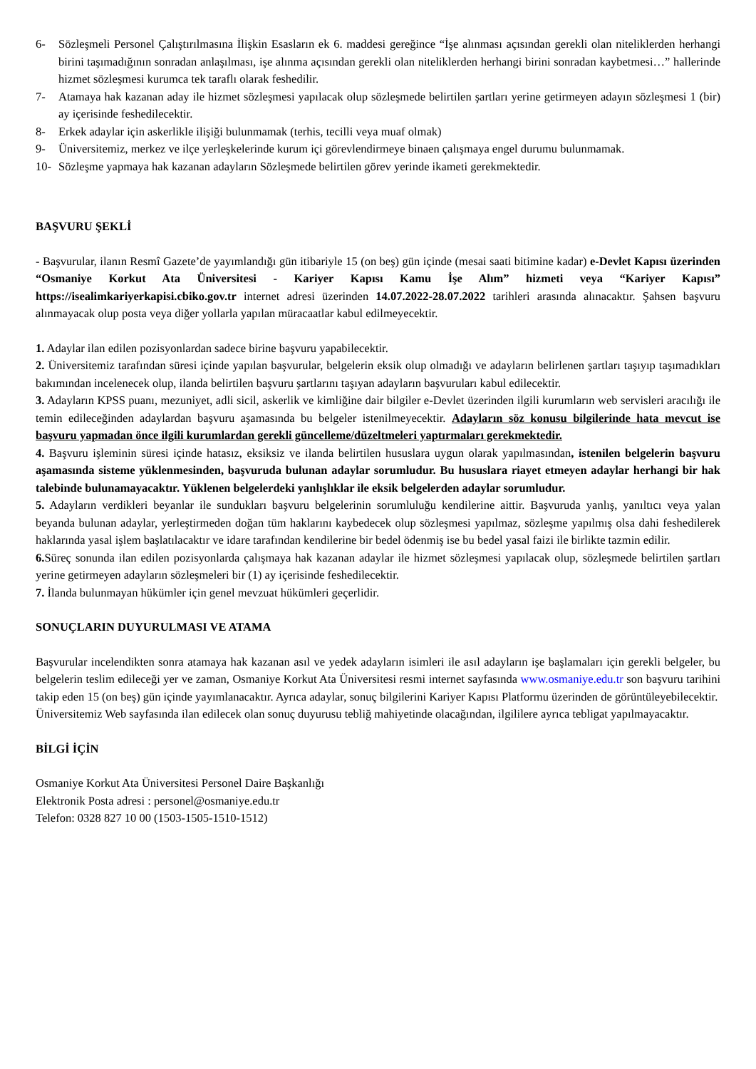6- Sözleşmeli Personel Çalıştırılmasına İlişkin Esasların ek 6. maddesi gereğince “İşe alınması açısından gerekli olan niteliklerden herhangi birini taşımadığının sonradan anlaşılması, işe alınma açısından gerekli olan niteliklerden herhangi birini sonradan kaybetmesi…” hallerinde hizmet sözleşmesi kurumca tek taraflı olarak feshedilir.
7- Atamaya hak kazanan aday ile hizmet sözleşmesi yapılacak olup sözleşmede belirtilen şartları yerine getirmeyen adayın sözleşmesi 1 (bir) ay içerisinde feshedilecektir.
8- Erkek adaylar için askerlikle ilişiği bulunmamak (terhis, tecilli veya muaf olmak)
9- Üniversitemiz, merkez ve ilçe yerleşkelerinde kurum içi görevlendirmeye binaen çalışmaya engel durumu bulunmamak.
10- Sözleşme yapmaya hak kazanan adayların Sözleşmede belirtilen görev yerinde ikameti gerekmektedir.
BAŞVURU ŞEKLİ
- Başvurular, ilanın Resmî Gazete’de yayımlandığı gün itibariyle 15 (on beş) gün içinde (mesai saati bitimine kadar) e-Devlet Kapısı üzerinden “Osmaniye Korkut Ata Üniversitesi - Kariyer Kapısı Kamu İşe Alım” hizmeti veya “Kariyer Kapısı” https://isealimkariyerkapisi.cbiko.gov.tr internet adresi üzerinden 14.07.2022-28.07.2022 tarihleri arasında alınacaktır. Şahsen başvuru alınmayacak olup posta veya diğer yollarla yapılan müracaatlar kabul edilmeyecektir.
1. Adaylar ilan edilen pozisyonlardan sadece birine başvuru yapabilecektir.
2. Üniversitemiz tarafından süresi içinde yapılan başvurular, belgelerin eksik olup olmadığı ve adayların belirlenen şartları taşıyıp taşımadıkları bakımından incelenecek olup, ilanda belirtilen başvuru şartlarını taşıyan adayların başvuruları kabul edilecektir.
3. Adayların KPSS puanı, mezuniyet, adli sicil, askerlik ve kimliğine dair bilgiler e-Devlet üzerinden ilgili kurumların web servisleri aracılığı ile temin edileceğinden adaylardan başvuru aşamasında bu belgeler istenilmeyecektir. Adayların söz konusu bilgilerinde hata mevcut ise başvuru yapmadan önce ilgili kurumlardan gerekli güncelleme/düzeltmeleri yaptırmaları gerekmektedir.
4. Başvuru işleminin süresi içinde hatasız, eksiksiz ve ilanda belirtilen hususlara uygun olarak yapılmasından, istenilen belgelerin başvuru aşamasında sisteme yüklenmesinden, başvuruda bulunan adaylar sorumludur. Bu hususlara riayet etmeyen adaylar herhangi bir hak talebinde bulunamayacaktır. Yüklenen belgelerdeki yanlışlıklar ile eksik belgelerden adaylar sorumludur.
5. Adayların verdikleri beyanlar ile sundukları başvuru belgelerinin sorumluluğu kendilerine aittir. Başvuruda yanlış, yanıltıcı veya yalan beyanda bulunan adaylar, yerleştirmeden doğan tüm haklarını kaybedecek olup sözleşmesi yapılmaz, sözleşme yapılmış olsa dahi feshedilerek haklarında yasal işlem başlatılacaktır ve idare tarafından kendilerine bir bedel ödenmiş ise bu bedel yasal faizi ile birlikte tazmin edilir.
6. Süreç sonunda ilan edilen pozisyonlarda çalışmaya hak kazanan adaylar ile hizmet sözleşmesi yapılacak olup, sözleşmede belirtilen şartları yerine getirmeyen adayların sözleşmeleri bir (1) ay içerisinde feshedilecektir.
7. İlanda bulunmayan hükümler için genel mevzuat hükümleri geçerlidir.
SONUÇLARIN DUYURULMASI VE ATAMA
Başvurular incelendikten sonra atamaya hak kazanan asıl ve yedek adayların isimleri ile asıl adayların işe başlamaları için gerekli belgeler, bu belgelerin teslim edileceği yer ve zaman, Osmaniye Korkut Ata Üniversitesi resmi internet sayfasında www.osmaniye.edu.tr son başvuru tarihini takip eden 15 (on beş) gün içinde yayımlanacaktır. Ayrıca adaylar, sonuç bilgilerini Kariyer Kapısı Platformu üzerinden de görüntüleyebilecektir.
Üniversitemiz Web sayfasında ilan edilecek olan sonuç duyurusu tebliğ mahiyetinde olacağından, ilgililere ayrıca tebligat yapılmayacaktır.
BİLGİ İÇİN
Osmaniye Korkut Ata Üniversitesi Personel Daire Başkanlığı
Elektronik Posta adresi : personel@osmaniye.edu.tr
Telefon: 0328 827 10 00 (1503-1505-1510-1512)